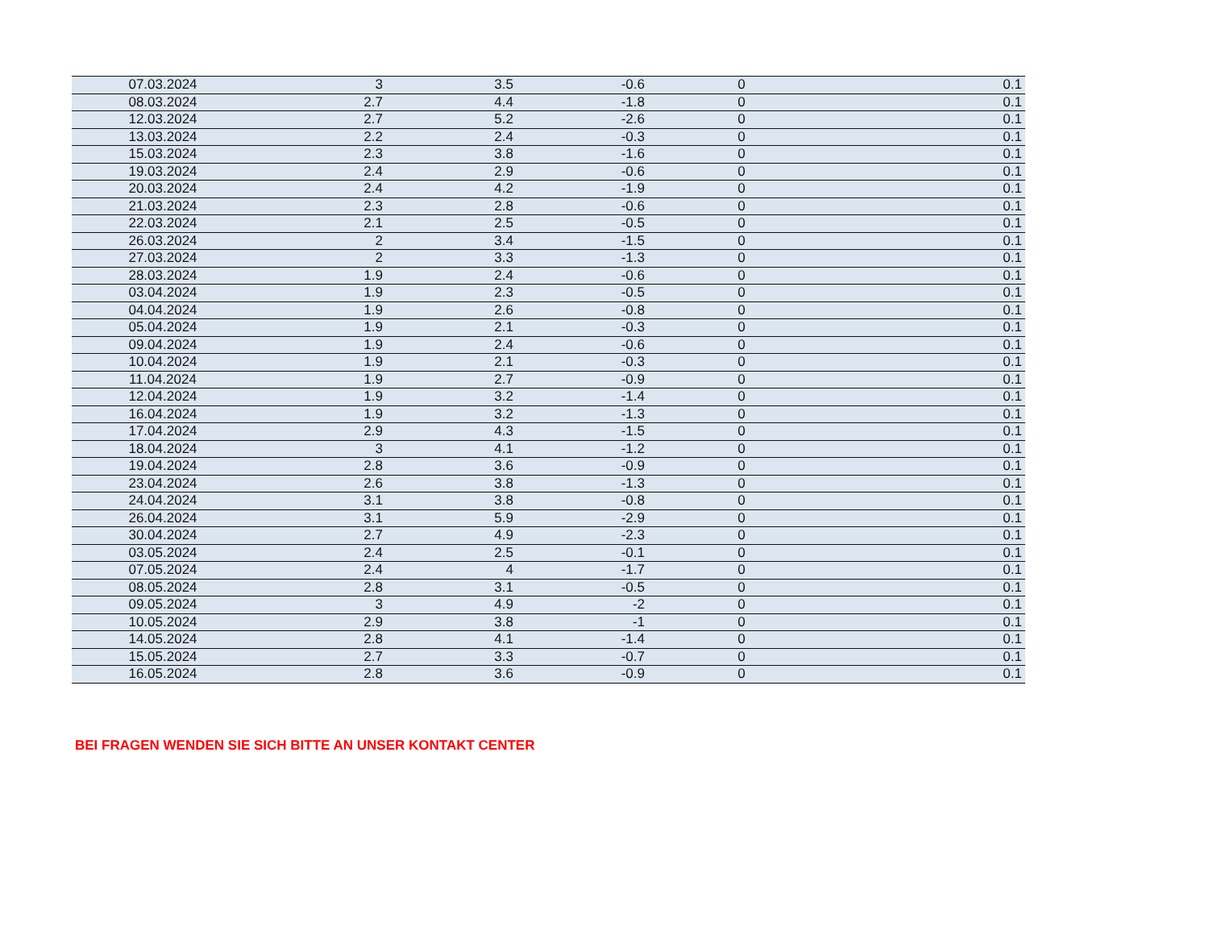| 07.03.2024 | 3 | 3.5 | -0.6 | 0 | 0.1 |
| 08.03.2024 | 2.7 | 4.4 | -1.8 | 0 | 0.1 |
| 12.03.2024 | 2.7 | 5.2 | -2.6 | 0 | 0.1 |
| 13.03.2024 | 2.2 | 2.4 | -0.3 | 0 | 0.1 |
| 15.03.2024 | 2.3 | 3.8 | -1.6 | 0 | 0.1 |
| 19.03.2024 | 2.4 | 2.9 | -0.6 | 0 | 0.1 |
| 20.03.2024 | 2.4 | 4.2 | -1.9 | 0 | 0.1 |
| 21.03.2024 | 2.3 | 2.8 | -0.6 | 0 | 0.1 |
| 22.03.2024 | 2.1 | 2.5 | -0.5 | 0 | 0.1 |
| 26.03.2024 | 2 | 3.4 | -1.5 | 0 | 0.1 |
| 27.03.2024 | 2 | 3.3 | -1.3 | 0 | 0.1 |
| 28.03.2024 | 1.9 | 2.4 | -0.6 | 0 | 0.1 |
| 03.04.2024 | 1.9 | 2.3 | -0.5 | 0 | 0.1 |
| 04.04.2024 | 1.9 | 2.6 | -0.8 | 0 | 0.1 |
| 05.04.2024 | 1.9 | 2.1 | -0.3 | 0 | 0.1 |
| 09.04.2024 | 1.9 | 2.4 | -0.6 | 0 | 0.1 |
| 10.04.2024 | 1.9 | 2.1 | -0.3 | 0 | 0.1 |
| 11.04.2024 | 1.9 | 2.7 | -0.9 | 0 | 0.1 |
| 12.04.2024 | 1.9 | 3.2 | -1.4 | 0 | 0.1 |
| 16.04.2024 | 1.9 | 3.2 | -1.3 | 0 | 0.1 |
| 17.04.2024 | 2.9 | 4.3 | -1.5 | 0 | 0.1 |
| 18.04.2024 | 3 | 4.1 | -1.2 | 0 | 0.1 |
| 19.04.2024 | 2.8 | 3.6 | -0.9 | 0 | 0.1 |
| 23.04.2024 | 2.6 | 3.8 | -1.3 | 0 | 0.1 |
| 24.04.2024 | 3.1 | 3.8 | -0.8 | 0 | 0.1 |
| 26.04.2024 | 3.1 | 5.9 | -2.9 | 0 | 0.1 |
| 30.04.2024 | 2.7 | 4.9 | -2.3 | 0 | 0.1 |
| 03.05.2024 | 2.4 | 2.5 | -0.1 | 0 | 0.1 |
| 07.05.2024 | 2.4 | 4 | -1.7 | 0 | 0.1 |
| 08.05.2024 | 2.8 | 3.1 | -0.5 | 0 | 0.1 |
| 09.05.2024 | 3 | 4.9 | -2 | 0 | 0.1 |
| 10.05.2024 | 2.9 | 3.8 | -1 | 0 | 0.1 |
| 14.05.2024 | 2.8 | 4.1 | -1.4 | 0 | 0.1 |
| 15.05.2024 | 2.7 | 3.3 | -0.7 | 0 | 0.1 |
| 16.05.2024 | 2.8 | 3.6 | -0.9 | 0 | 0.1 |
BEI FRAGEN WENDEN SIE SICH BITTE AN UNSER KONTAKT CENTER